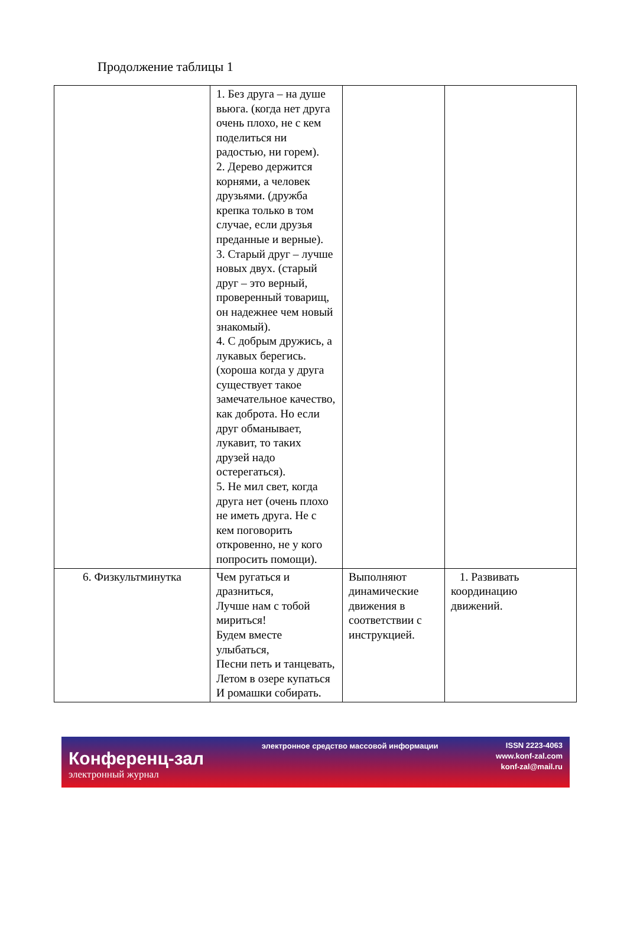Продолжение таблицы 1
| | 1. Без друга – на душе вьюга. (когда нет друга очень плохо, не с кем поделиться ни радостью, ни горем). 2. Дерево держится корнями, а человек друзьями. (дружба крепка только в том случае, если друзья преданные и верные). 3. Старый друг – лучше новых двух. (старый друг – это верный, проверенный товарищ, он надежнее чем новый знакомый). 4. С добрым дружись, а лукавых берегись. (хороша когда у друга существует такое замечательное качество, как доброта. Но если друг обманывает, лукавит, то таких друзей надо остерегаться). 5. Не мил свет, когда друга нет (очень плохо не иметь друга. Не с кем поговорить откровенно, не у кого попросить помощи). | | |
| 6. Физкультминутка | Чем ругаться и дразниться, Лучше нам с тобой мириться! Будем вместе улыбаться, Песни петь и танцевать, Летом в озере купаться И ромашки собирать. | Выполняют динамические движения в соответствии с инструкцией. | 1. Развивать координацию движений. |
Конференц-зал
электронный журнал
электронное средство массовой информации
ISSN 2223-4063
www.konf-zal.com
konf-zal@mail.ru